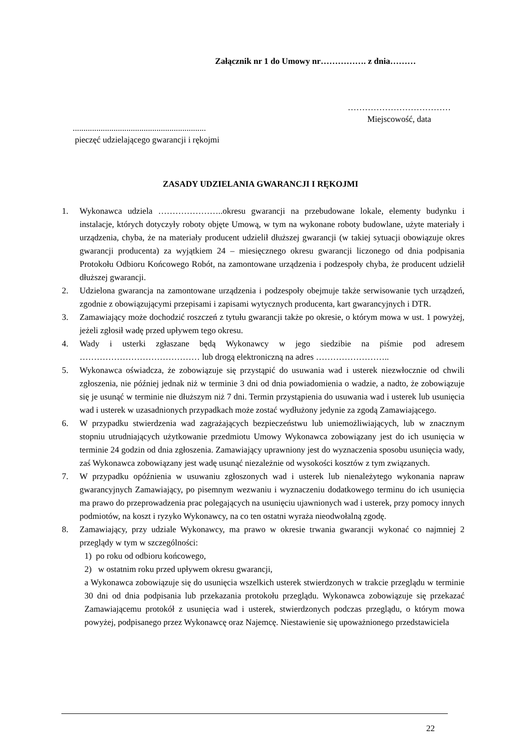Załącznik nr 1 do Umowy nr……………. z dnia………
………………………………
Miejscowość, data
..............................................................
pieczęć udzielającego gwarancji i rękojmi
ZASADY UDZIELANIA GWARANCJI I RĘKOJMI
1. Wykonawca udziela …………………..okresu gwarancji na przebudowane lokale, elementy budynku i instalacje, których dotyczyły roboty objęte Umową, w tym na wykonane roboty budowlane, użyte materiały i urządzenia, chyba, że na materiały producent udzielił dłuższej gwarancji (w takiej sytuacji obowiązuje okres gwarancji producenta) za wyjątkiem 24 – miesięcznego okresu gwarancji liczonego od dnia podpisania Protokołu Odbioru Końcowego Robót, na zamontowane urządzenia i podzespoły chyba, że producent udzielił dłuższej gwarancji.
2. Udzielona gwarancja na zamontowane urządzenia i podzespoły obejmuje także serwisowanie tych urządzeń, zgodnie z obowiązującymi przepisami i zapisami wytycznych producenta, kart gwarancyjnych i DTR.
3. Zamawiający może dochodzić roszczeń z tytułu gwarancji także po okresie, o którym mowa w ust. 1 powyżej, jeżeli zgłosił wadę przed upływem tego okresu.
4. Wady i usterki zgłaszane będą Wykonawcy w jego siedzibie na piśmie pod adresem …………………………………… lub drogą elektroniczną na adres ……………………..
5. Wykonawca oświadcza, że zobowiązuje się przystąpić do usuwania wad i usterek niezwłocznie od chwili zgłoszenia, nie później jednak niż w terminie 3 dni od dnia powiadomienia o wadzie, a nadto, że zobowiązuje się je usunąć w terminie nie dłuższym niż 7 dni. Termin przystąpienia do usuwania wad i usterek lub usunięcia wad i usterek w uzasadnionych przypadkach może zostać wydłużony jedynie za zgodą Zamawiającego.
6. W przypadku stwierdzenia wad zagrażających bezpieczeństwu lub uniemożliwiających, lub w znacznym stopniu utrudniających użytkowanie przedmiotu Umowy Wykonawca zobowiązany jest do ich usunięcia w terminie 24 godzin od dnia zgłoszenia. Zamawiający uprawniony jest do wyznaczenia sposobu usunięcia wady, zaś Wykonawca zobowiązany jest wadę usunąć niezależnie od wysokości kosztów z tym związanych.
7. W przypadku opóźnienia w usuwaniu zgłoszonych wad i usterek lub nienależytego wykonania napraw gwarancyjnych Zamawiający, po pisemnym wezwaniu i wyznaczeniu dodatkowego terminu do ich usunięcia ma prawo do przeprowadzenia prac polegających na usunięciu ujawnionych wad i usterek, przy pomocy innych podmiotów, na koszt i ryzyko Wykonawcy, na co ten ostatni wyraża nieodwołalną zgodę.
8. Zamawiający, przy udziale Wykonawcy, ma prawo w okresie trwania gwarancji wykonać co najmniej 2 przeglądy w tym w szczególności:
1) po roku od odbioru końcowego,
2) w ostatnim roku przed upływem okresu gwarancji,
a Wykonawca zobowiązuje się do usunięcia wszelkich usterek stwierdzonych w trakcie przeglądu w terminie 30 dni od dnia podpisania lub przekazania protokołu przeglądu. Wykonawca zobowiązuje się przekazać Zamawiającemu protokół z usunięcia wad i usterek, stwierdzonych podczas przeglądu, o którym mowa powyżej, podpisanego przez Wykonawcę oraz Najemcę. Niestawienie się upoważnionego przedstawiciela
22